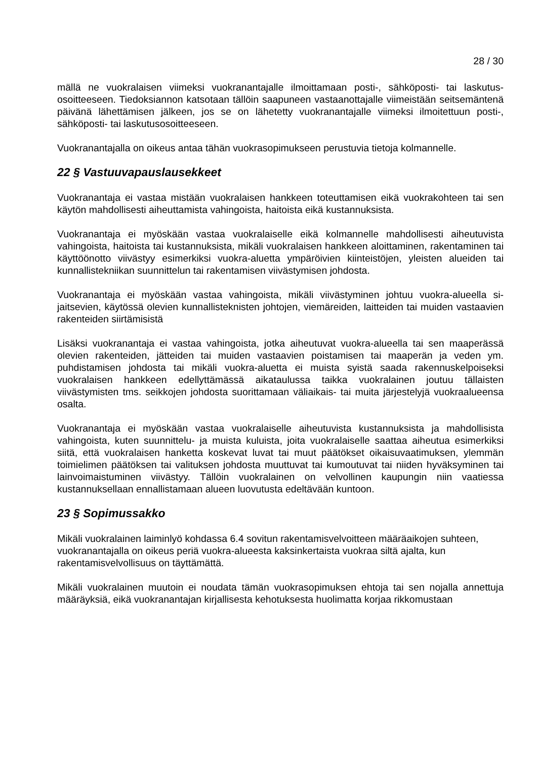28 / 30
mällä ne vuokralaisen viimeksi vuokranantajalle ilmoittamaan posti-, sähköposti- tai laskutus­osoitteeseen. Tiedoksiannon katsotaan tällöin saapuneen vastaanottajalle viimeistään seitse­mäntenä päivänä lähettämisen jälkeen, jos se on lähetetty vuokranantajalle viimeksi ilmoitet­tuun posti-, sähköposti- tai laskutusosoitteeseen.
Vuokranantajalla on oikeus antaa tähän vuokrasopimukseen perustuvia tietoja kolmannelle.
22 § Vastuuvapauslausekkeet
Vuokranantaja ei vastaa mistään vuokralaisen hankkeen toteuttamisen eikä vuokrakohteen tai sen käytön mahdollisesti aiheuttamista vahingoista, haitoista eikä kustannuksista.
Vuokranantaja ei myöskään vastaa vuokralaiselle eikä kolmannelle mahdollisesti aiheutuvista vahingoista, haitoista tai kustannuksista, mikäli vuokralaisen hankkeen aloittaminen, rakenta­minen tai käyttöönotto viivästyy esimerkiksi vuokra-aluetta ympäröivien kiinteistöjen, yleisten alueiden tai kunnallistekniikan suunnittelun tai rakentamisen viivästymisen johdosta.
Vuokranantaja ei myöskään vastaa vahingoista, mikäli viivästyminen johtuu vuokra-alueella si­jaitsevien, käytössä olevien kunnallisteknisten johtojen, viemäreiden, laitteiden tai muiden vas­taavien rakenteiden siirtämisistä
Lisäksi vuokranantaja ei vastaa vahingoista, jotka aiheutuvat vuokra-alueella tai sen maape­rässä olevien rakenteiden, jätteiden tai muiden vastaavien poistamisen tai maaperän ja veden ym. puhdistamisen johdosta tai mikäli vuokra-aluetta ei muista syistä saada rakennuskel­poiseksi vuokralaisen hankkeen edellyttämässä aikataulussa taikka vuokralainen joutuu tällais­ten viivästymisten tms. seikkojen johdosta suorittamaan väliaikais- tai muita järjestelyjä vuokra­alueensa osalta.
Vuokranantaja ei myöskään vastaa vuokralaiselle aiheutuvista kustannuksista ja mahdollisista vahingoista, kuten suunnittelu- ja muista kuluista, joita vuokralaiselle saattaa aiheutua esimer­kiksi siitä, että vuokralaisen hanketta koskevat luvat tai muut päätökset oikaisuvaatimuksen, ylemmän toimielimen päätöksen tai valituksen johdosta muuttuvat tai kumoutuvat tai niiden hy­väksyminen tai lainvoimaistuminen viivästyy. Tällöin vuokralainen on velvollinen kaupungin niin vaatiessa kustannuksellaan ennallistamaan alueen luovutusta edeltävään kuntoon.
23 § Sopimussakko
Mikäli vuokralainen laiminlyö kohdassa 6.4 sovitun rakentamisvelvoitteen määräaikojen suh­teen, vuokranantajalla on oikeus periä vuokra-alueesta kaksinkertaista vuokraa siltä ajalta, kun rakentamisvelvollisuus on täyttämättä.
Mikäli vuokralainen muutoin ei noudata tämän vuokrasopimuksen ehtoja tai sen nojalla annet­tuja määräyksiä, eikä vuokranantajan kirjallisesta kehotuksesta huolimatta korjaa rikkomustaan